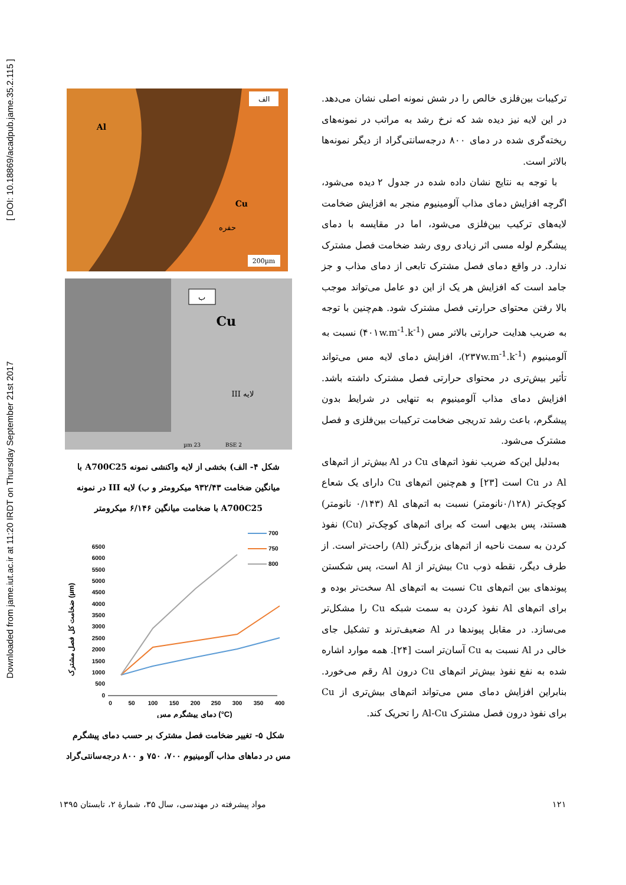Downloaded from jame.iut.ac.ir at 11:20 IRDT on Thursday September 21st 2017 [ DOI: 10.18869/acadpub.jame.35.2.115 ]
ترکیبات بین‌فلزی خالص را در شش نمونه اصلی نشان می‌دهد. در این لایه نیز دیده شد که نرخ رشد به مراتب در نمونه‌های ریخته‌گری شده در دمای ۸۰۰ درجه‌سانتی‌گراد از دیگر نمونه‌ها بالاتر است.
با توجه به نتایج نشان داده شده در جدول ۲ دیده می‌شود، اگرچه افزایش دمای مذاب آلومینیوم منجر به افزایش ضخامت لایه‌های ترکیب بین‌فلزی می‌شود، اما در مقایسه با دمای پیشگرم لوله مسی اثر زیادی روی رشد ضخامت فصل مشترک ندارد. در واقع دمای فصل مشترک تابعی از دمای مذاب و جز جامد است که افزایش هر یک از این دو عامل می‌تواند موجب بالا رفتن محتوای حرارتی فصل مشترک شود. هم‌چنین با توجه به ضریب هدایت حرارتی بالاتر مس (۴۰۱w.m<sup>-1</sup>.k<sup>-1</sup>) نسبت به آلومینیوم (۲۳۷w.m<sup>-1</sup>.k<sup>-1</sup>)، افزایش دمای لایه مس می‌تواند تأثیر بیش‌تری در محتوای حرارتی فصل مشترک داشته باشد. افزایش دمای مذاب آلومینیوم به تنهایی در شرایط بدون پیشگرم، باعث رشد تدریجی ضخامت ترکیبات بین‌فلزی و فصل مشترک می‌شود.
به‌دلیل این‌که ضریب نفوذ اتم‌های Cu در Al بیش‌تر از اتم‌های Al در Cu است [۲۳] و هم‌چنین اتم‌های Cu دارای یک شعاع کوچک‌تر (۰/۱۲۸نانومتر) نسبت به اتم‌های Al (۰/۱۴۳ نانومتر) هستند، پس بدیهی است که برای اتم‌های کوچک‌تر (Cu) نفوذ کردن به سمت ناحیه از اتم‌های بزرگ‌تر (Al) راحت‌تر است. از طرف دیگر، نقطه ذوب Cu بیش‌تر از Al است، پس شکستن پیوندهای بین اتم‌های Cu نسبت به اتم‌های Al سخت‌تر بوده و برای اتم‌های Al نفوذ کردن به سمت شبکه Cu را مشکل‌تر می‌سازد. در مقابل پیوندها در Al ضعیف‌ترند و تشکیل جای خالی در Al نسبت به Cu آسان‌تر است [۲۴]. همه موارد اشاره شده به نفع نفوذ بیش‌تر اتم‌های Cu درون Al رقم می‌خورد. بنابراین افزایش دمای مس می‌تواند اتم‌های بیش‌تری از Cu برای نفوذ درون فصل مشترک Al-Cu را تحریک کند.
الف
Al
Cu
حفره
200µm
ب
Cu
لایه III
23 µm
BSE 2
شکل ۴- الف) بخشی از لایه واکنشی نمونه A700C25 با میانگین ضخامت ۹۳۲/۴۳ میکرومتر و ب) لایه III در نمونه A700C25 با ضخامت میانگین ۶/۱۴۶ میکرومتر
ضخامت کل فصل مشترک (µm)
0
500
1000
1500
2000
2500
3000
3500
4000
4500
5000
5500
6000
6500
0
50
100
150
200
250
300
350
400
دمای پیشگرم مس (°C)
700
750
800
شکل ۵- تغییر ضخامت فصل مشترک بر حسب دمای پیشگرم مس در دماهای مذاب آلومینیوم ۷۰۰، ۷۵۰ و ۸۰۰ درجه‌سانتی‌گراد
مواد پیشرفته در مهندسی، سال ۳۵، شمارهٔ ۲، تابستان ۱۳۹۵ ۱۲۱